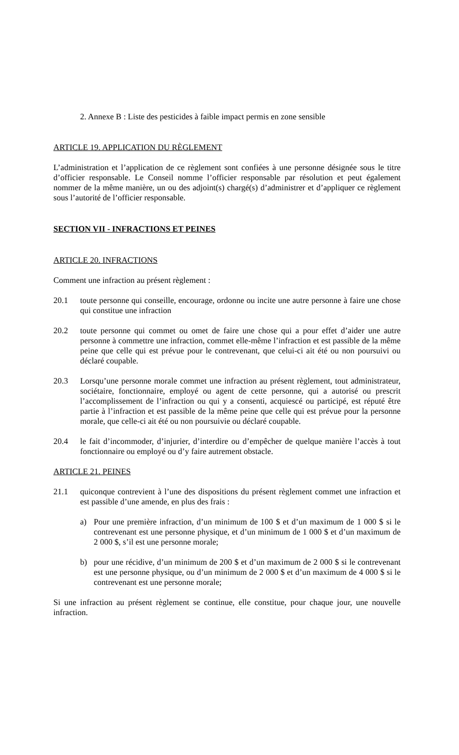2. Annexe B : Liste des pesticides à faible impact permis en zone sensible
ARTICLE 19. APPLICATION DU RÈGLEMENT
L’administration et l’application de ce règlement sont confiées à une personne désignée sous le titre d’officier responsable. Le Conseil nomme l’officier responsable par résolution et peut également nommer de la même manière, un ou des adjoint(s) chargé(s) d’administrer et d’appliquer ce règlement sous l’autorité de l’officier responsable.
SECTION VII - INFRACTIONS ET PEINES
ARTICLE 20. INFRACTIONS
Comment une infraction au présent règlement :
20.1 toute personne qui conseille, encourage, ordonne ou incite une autre personne à faire une chose qui constitue une infraction
20.2 toute personne qui commet ou omet de faire une chose qui a pour effet d’aider une autre personne à commettre une infraction, commet elle-même l’infraction et est passible de la même peine que celle qui est prévue pour le contrevenant, que celui-ci ait été ou non poursuivi ou déclaré coupable.
20.3 Lorsqu’une personne morale commet une infraction au présent règlement, tout administrateur, sociétaire, fonctionnaire, employé ou agent de cette personne, qui a autorisé ou prescrit l’accomplissement de l’infraction ou qui y a consenti, acquiescé ou participé, est réputé être partie à l’infraction et est passible de la même peine que celle qui est prévue pour la personne morale, que celle-ci ait été ou non poursuivie ou déclaré coupable.
20.4 le fait d’incommoder, d’injurier, d’interdire ou d’empêcher de quelque manière l’accès à tout fonctionnaire ou employé ou d’y faire autrement obstacle.
ARTICLE 21. PEINES
21.1 quiconque contrevient à l’une des dispositions du présent règlement commet une infraction et est passible d’une amende, en plus des frais :
a) Pour une première infraction, d’un minimum de 100 $ et d’un maximum de 1 000 $ si le contrevenant est une personne physique, et d’un minimum de 1 000 $ et d’un maximum de 2 000 $, s’il est une personne morale;
b) pour une récidive, d’un minimum de 200 $ et d’un maximum de 2 000 $ si le contrevenant est une personne physique, ou d’un minimum de 2 000 $ et d’un maximum de 4 000 $ si le contrevenant est une personne morale;
Si une infraction au présent règlement se continue, elle constitue, pour chaque jour, une nouvelle infraction.